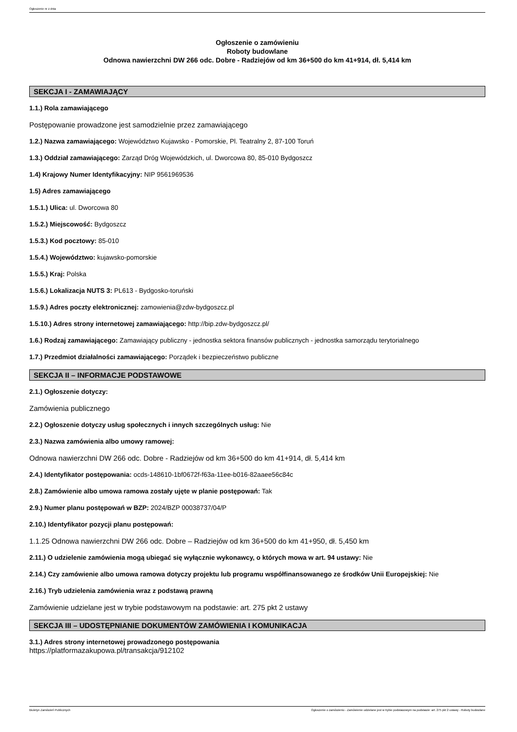Ogłoszenie nr z dnia
Ogłoszenie o zamówieniu
Roboty budowlane
Odnowa nawierzchni DW 266 odc. Dobre - Radziejów od km 36+500 do km 41+914, dł. 5,414 km
SEKCJA I - ZAMAWIAJĄCY
1.1.) Rola zamawiającego
Postępowanie prowadzone jest samodzielnie przez zamawiającego
1.2.) Nazwa zamawiającego: Województwo Kujawsko - Pomorskie, Pl. Teatralny 2, 87-100 Toruń
1.3.) Oddział zamawiającego: Zarząd Dróg Wojewódzkich, ul. Dworcowa 80, 85-010 Bydgoszcz
1.4) Krajowy Numer Identyfikacyjny: NIP 9561969536
1.5) Adres zamawiającego
1.5.1.) Ulica: ul. Dworcowa 80
1.5.2.) Miejscowość: Bydgoszcz
1.5.3.) Kod pocztowy: 85-010
1.5.4.) Województwo: kujawsko-pomorskie
1.5.5.) Kraj: Polska
1.5.6.) Lokalizacja NUTS 3: PL613 - Bydgosko-toruński
1.5.9.) Adres poczty elektronicznej: zamowienia@zdw-bydgoszcz.pl
1.5.10.) Adres strony internetowej zamawiającego: http://bip.zdw-bydgoszcz.pl/
1.6.) Rodzaj zamawiającego: Zamawiający publiczny - jednostka sektora finansów publicznych - jednostka samorządu terytorialnego
1.7.) Przedmiot działalności zamawiającego: Porządek i bezpieczeństwo publiczne
SEKCJA II – INFORMACJE PODSTAWOWE
2.1.) Ogłoszenie dotyczy:
Zamówienia publicznego
2.2.) Ogłoszenie dotyczy usług społecznych i innych szczególnych usług: Nie
2.3.) Nazwa zamówienia albo umowy ramowej:
Odnowa nawierzchni DW 266 odc. Dobre - Radziejów od km 36+500 do km 41+914, dł. 5,414 km
2.4.) Identyfikator postępowania: ocds-148610-1bf0672f-f63a-11ee-b016-82aaee56c84c
2.8.) Zamówienie albo umowa ramowa zostały ujęte w planie postępowań: Tak
2.9.) Numer planu postępowań w BZP: 2024/BZP 00038737/04/P
2.10.) Identyfikator pozycji planu postępowań:
1.1.25 Odnowa nawierzchni DW 266 odc. Dobre – Radziejów od km 36+500 do km 41+950, dł. 5,450 km
2.11.) O udzielenie zamówienia mogą ubiegać się wyłącznie wykonawcy, o których mowa w art. 94 ustawy: Nie
2.14.) Czy zamówienie albo umowa ramowa dotyczy projektu lub programu współfinansowanego ze środków Unii Europejskiej: Nie
2.16.) Tryb udzielenia zamówienia wraz z podstawą prawną
Zamówienie udzielane jest w trybie podstawowym na podstawie: art. 275 pkt 2 ustawy
SEKCJA III – UDOSTĘPNIANIE DOKUMENTÓW ZAMÓWIENIA I KOMUNIKACJA
3.1.) Adres strony internetowej prowadzonego postępowania
https://platformazakupowa.pl/transakcja/912102
Biuletyn Zamówień Publicznych Ogłoszenie o zamówieniu - Zamówienie udzielane jest w trybie podstawowym na podstawie: art. 275 pkt 2 ustawy - Roboty budowlane